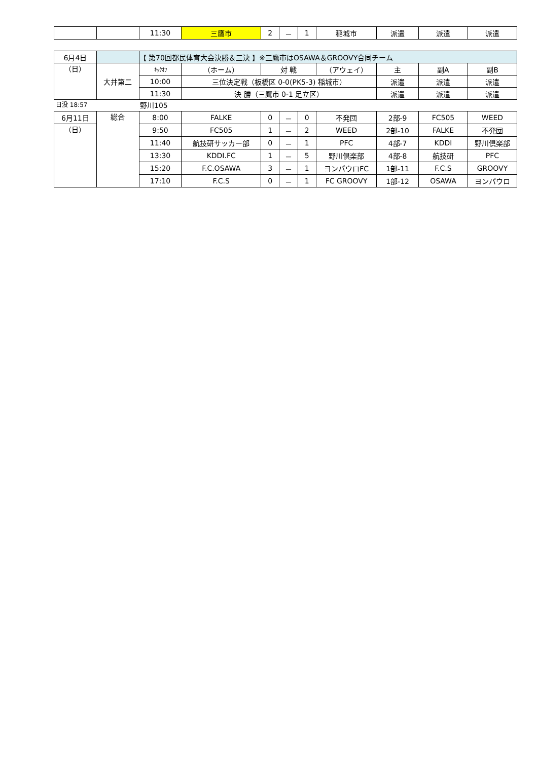| | | 11:30 | 三鷹市 | 2 | － | 1 | 稲城市 | 派遣 | 派遣 | 派遣 |
| 6月4日 | | 【 第70回都民体育大会決勝＆三決 】※三鷹市はOSAWA＆GROOVY合同チーム | | | | | | |
| （日） | 大井第二 | ｷｯｸｵﾌ | （ホーム） | 対 戦 | （アウェイ） | 主 | 副A | 副B |
| | | 10:00 | 三位決定戦（板橋区 0-0(PK5-3) 稲城市） | | | 派遣 | 派遣 | 派遣 |
| | | 11:30 | 決 勝（三鷹市 0-1 足立区） | | | 派遣 | 派遣 | 派遣 |
日没 18:57 野川105
| 6月11日 | 総合 | 8:00 | FALKE | 0 | － | 0 | 不発団 | 2部-9 | FC505 | WEED |
| （日） | | 9:50 | FC505 | 1 | － | 2 | WEED | 2部-10 | FALKE | 不発団 |
| | | 11:40 | 航技研サッカー部 | 0 | － | 1 | PFC | 4部-7 | KDDI | 野川倶楽部 |
| | | 13:30 | KDDI.FC | 1 | － | 5 | 野川倶楽部 | 4部-8 | 航技研 | PFC |
| | | 15:20 | F.C.OSAWA | 3 | － | 1 | ヨンパウロFC | 1部-11 | F.C.S | GROOVY |
| | | 17:10 | F.C.S | 0 | － | 1 | FC GROOVY | 1部-12 | OSAWA | ヨンパウロ |